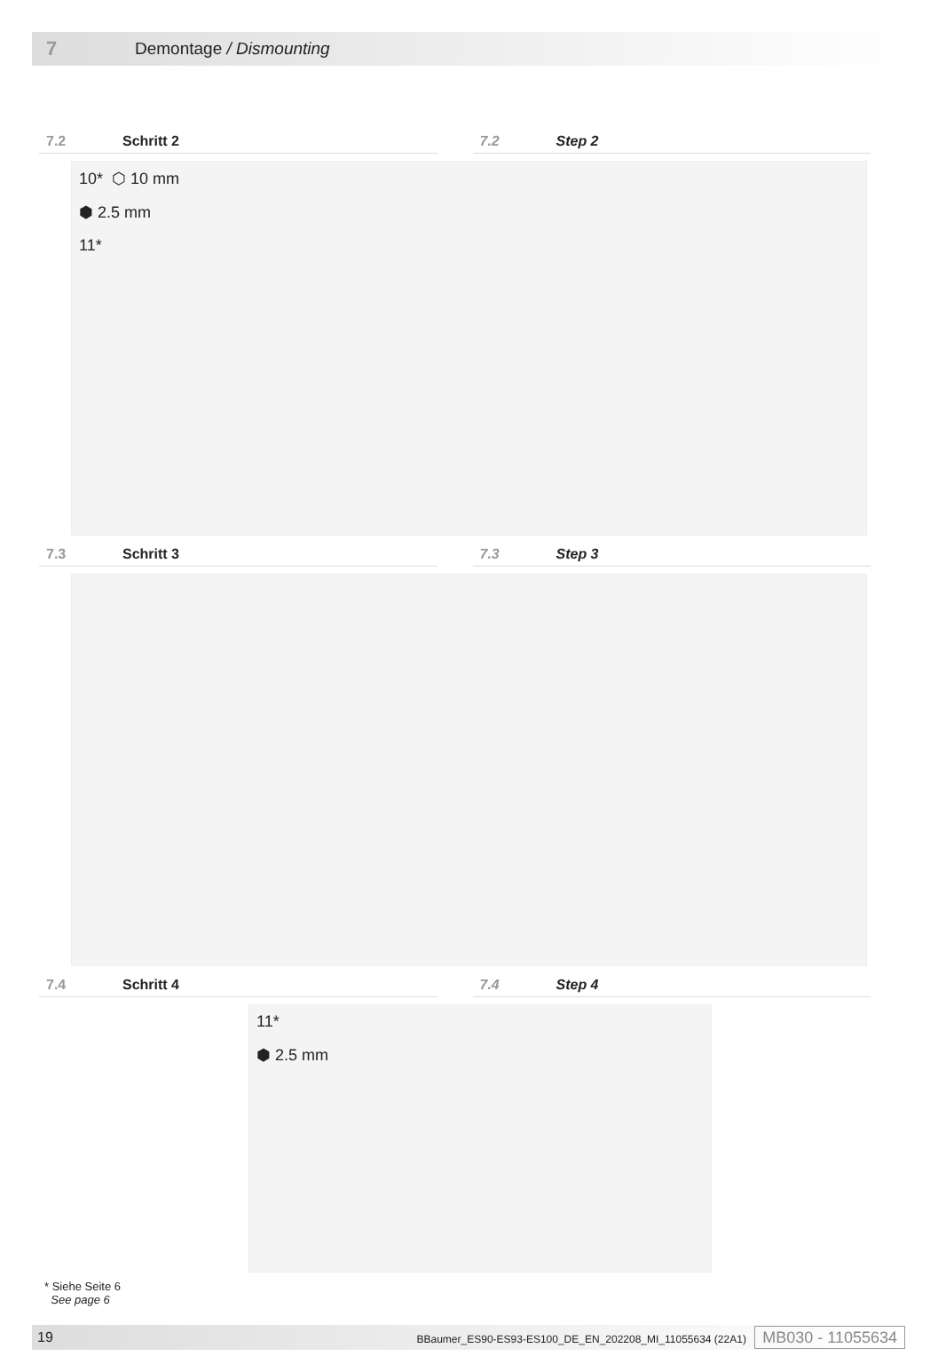7 Demontage / Dismounting
7.2 Schritt 2 7.2 Step 2
10* ⬡ 10 mm
⬢ 2.5 mm
11*
7.3 Schritt 3 7.3 Step 3
7.4 Schritt 4 7.4 Step 4
11*
⬢ 2.5 mm
* Siehe Seite 6
See page 6
19 BBaumer_ES90-ES93-ES100_DE_EN_202208_MI_11055634 (22A1) MB030 - 11055634